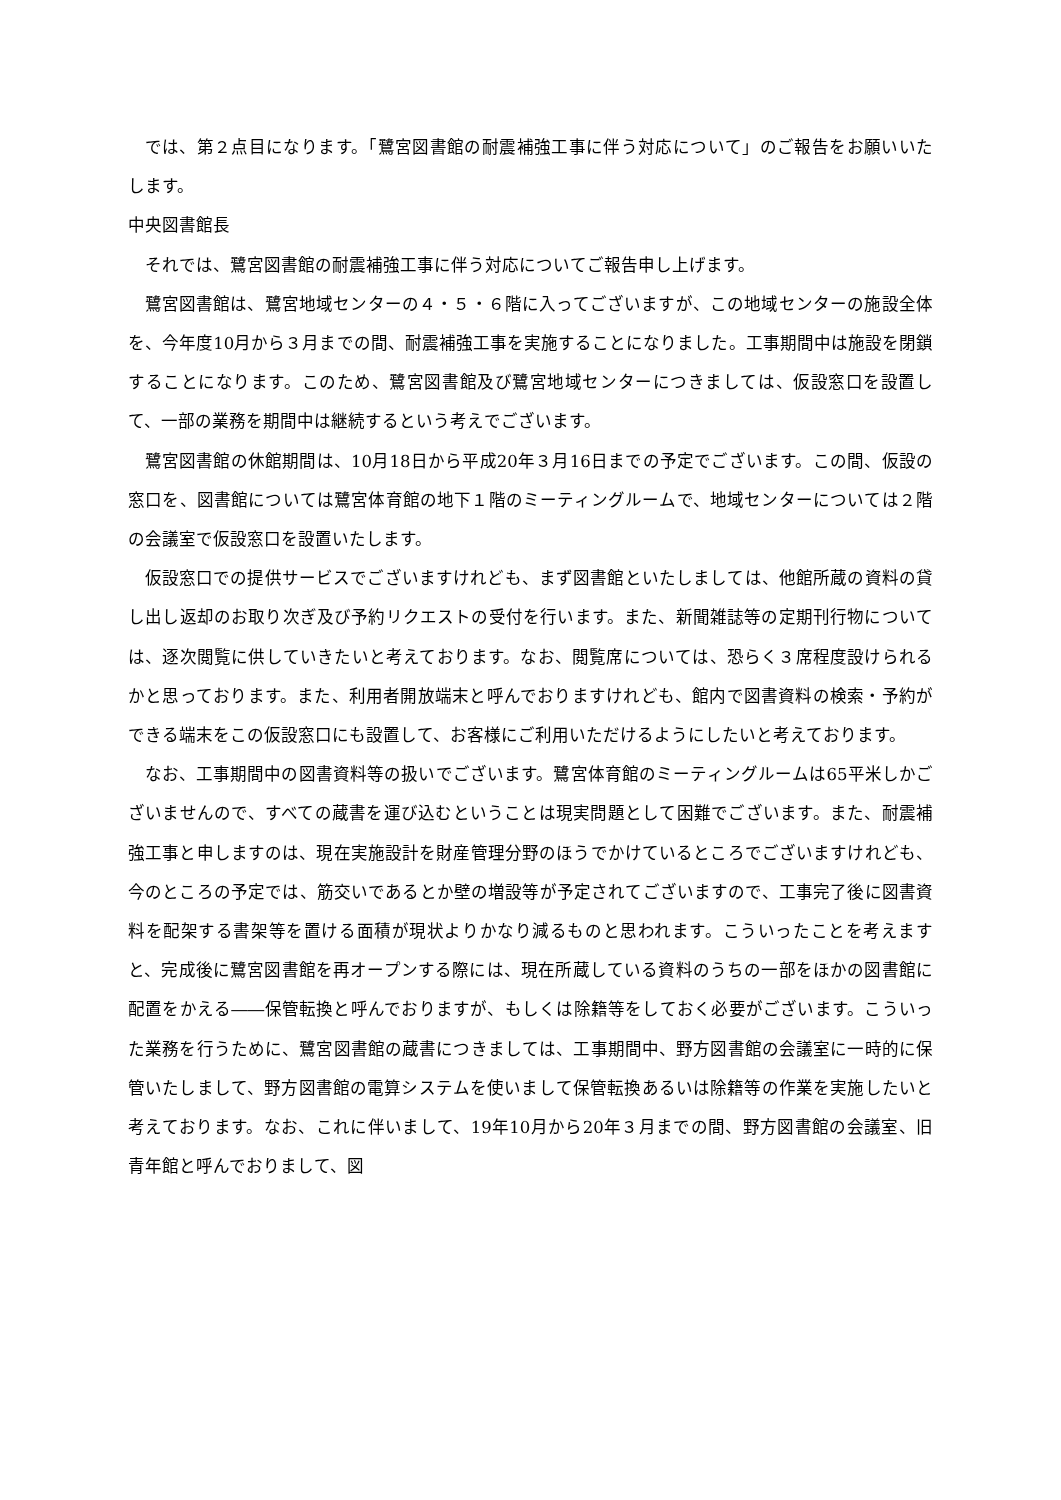では、第２点目になります。「鷺宮図書館の耐震補強工事に伴う対応について」のご報告をお願いいたします。
中央図書館長
それでは、鷺宮図書館の耐震補強工事に伴う対応についてご報告申し上げます。
鷺宮図書館は、鷺宮地域センターの４・５・６階に入ってございますが、この地域センターの施設全体を、今年度10月から３月までの間、耐震補強工事を実施することになりました。工事期間中は施設を閉鎖することになります。このため、鷺宮図書館及び鷺宮地域センターにつきましては、仮設窓口を設置して、一部の業務を期間中は継続するという考えでございます。
鷺宮図書館の休館期間は、10月18日から平成20年３月16日までの予定でございます。この間、仮設の窓口を、図書館については鷺宮体育館の地下１階のミーティングルームで、地域センターについては２階の会議室で仮設窓口を設置いたします。
仮設窓口での提供サービスでございますけれども、まず図書館といたしましては、他館所蔵の資料の貸し出し返却のお取り次ぎ及び予約リクエストの受付を行います。また、新聞雑誌等の定期刊行物については、逐次閲覧に供していきたいと考えております。なお、閲覧席については、恐らく３席程度設けられるかと思っております。また、利用者開放端末と呼んでおりますけれども、館内で図書資料の検索・予約ができる端末をこの仮設窓口にも設置して、お客様にご利用いただけるようにしたいと考えております。
なお、工事期間中の図書資料等の扱いでございます。鷺宮体育館のミーティングルームは65平米しかございませんので、すべての蔵書を運び込むということは現実問題として困難でございます。また、耐震補強工事と申しますのは、現在実施設計を財産管理分野のほうでかけているところでございますけれども、今のところの予定では、筋交いであるとか壁の増設等が予定されてございますので、工事完了後に図書資料を配架する書架等を置ける面積が現状よりかなり減るものと思われます。こういったことを考えますと、完成後に鷺宮図書館を再オープンする際には、現在所蔵している資料のうちの一部をほかの図書館に配置をかえる――保管転換と呼んでおりますが、もしくは除籍等をしておく必要がございます。こういった業務を行うために、鷺宮図書館の蔵書につきましては、工事期間中、野方図書館の会議室に一時的に保管いたしまして、野方図書館の電算システムを使いまして保管転換あるいは除籍等の作業を実施したいと考えております。なお、これに伴いまして、19年10月から20年３月までの間、野方図書館の会議室、旧青年館と呼んでおりまして、図